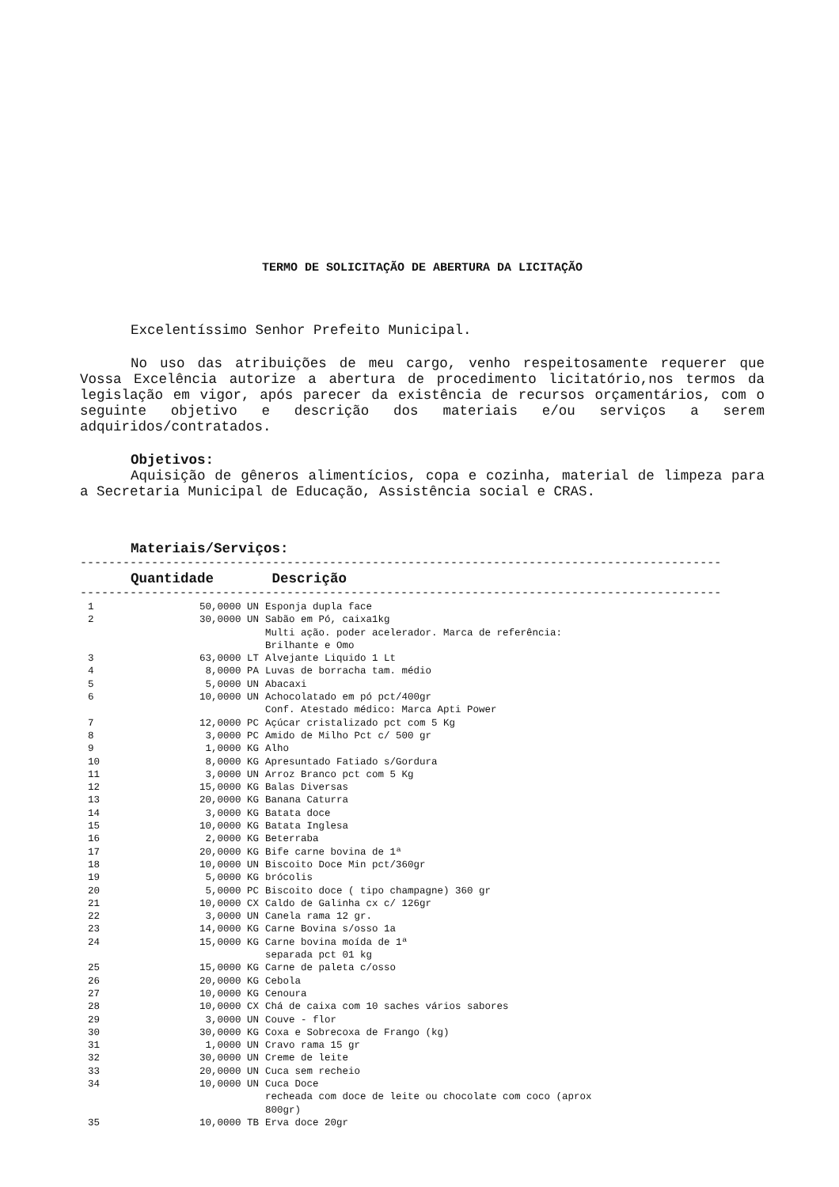TERMO DE SOLICITAÇÃO DE ABERTURA DA LICITAÇÃO
Excelentíssimo Senhor Prefeito Municipal.
No uso das atribuições de meu cargo, venho respeitosamente requerer que Vossa Excelência autorize a abertura de procedimento licitatório,nos termos da legislação em vigor, após parecer da existência de recursos orçamentários, com o seguinte objetivo e descrição dos materiais e/ou serviços a serem adquiridos/contratados.
Objetivos:
Aquisição de gêneros alimentícios, copa e cozinha, material de limpeza para a Secretaria Municipal de Educação, Assistência social e CRAS.
Materiais/Serviços:
------------------------------------------------------------------------------------------
Quantidade Descrição
------------------------------------------------------------------------------------------
| 1 | 50,0000 UN | Esponja dupla face |
| 2 | 30,0000 UN | Sabão em Pó, caixa1kg Multi ação. poder acelerador. Marca de referência: Brilhante e Omo |
| 3 | 63,0000 LT | Alvejante Liquido 1 Lt |
| 4 | 8,0000 PA | Luvas de borracha tam. médio |
| 5 | 5,0000 UN | Abacaxi |
| 6 | 10,0000 UN | Achocolatado em pó pct/400gr Conf. Atestado médico: Marca Apti Power |
| 7 | 12,0000 PC | Açúcar cristalizado pct com 5 Kg |
| 8 | 3,0000 PC | Amido de Milho Pct c/ 500 gr |
| 9 | 1,0000 KG | Alho |
| 10 | 8,0000 KG | Apresuntado Fatiado s/Gordura |
| 11 | 3,0000 UN | Arroz Branco pct com 5 Kg |
| 12 | 15,0000 KG | Balas Diversas |
| 13 | 20,0000 KG | Banana Caturra |
| 14 | 3,0000 KG | Batata doce |
| 15 | 10,0000 KG | Batata Inglesa |
| 16 | 2,0000 KG | Beterraba |
| 17 | 20,0000 KG | Bife carne bovina de 1ª |
| 18 | 10,0000 UN | Biscoito Doce Min pct/360gr |
| 19 | 5,0000 KG | brócolis |
| 20 | 5,0000 PC | Biscoito doce ( tipo champagne) 360 gr |
| 21 | 10,0000 CX | Caldo de Galinha cx c/ 126gr |
| 22 | 3,0000 UN | Canela rama 12 gr. |
| 23 | 14,0000 KG | Carne Bovina s/osso 1a |
| 24 | 15,0000 KG | Carne bovina moída de 1ª separada pct 01 kg |
| 25 | 15,0000 KG | Carne de paleta c/osso |
| 26 | 20,0000 KG | Cebola |
| 27 | 10,0000 KG | Cenoura |
| 28 | 10,0000 CX | Chá de caixa com 10 saches vários sabores |
| 29 | 3,0000 UN | Couve - flor |
| 30 | 30,0000 KG | Coxa e Sobrecoxa de Frango (kg) |
| 31 | 1,0000 UN | Cravo rama 15 gr |
| 32 | 30,0000 UN | Creme de leite |
| 33 | 20,0000 UN | Cuca sem recheio |
| 34 | 10,0000 UN | Cuca Doce recheada com doce de leite ou chocolate com coco (aprox 800gr) |
| 35 | 10,0000 TB | Erva doce 20gr |